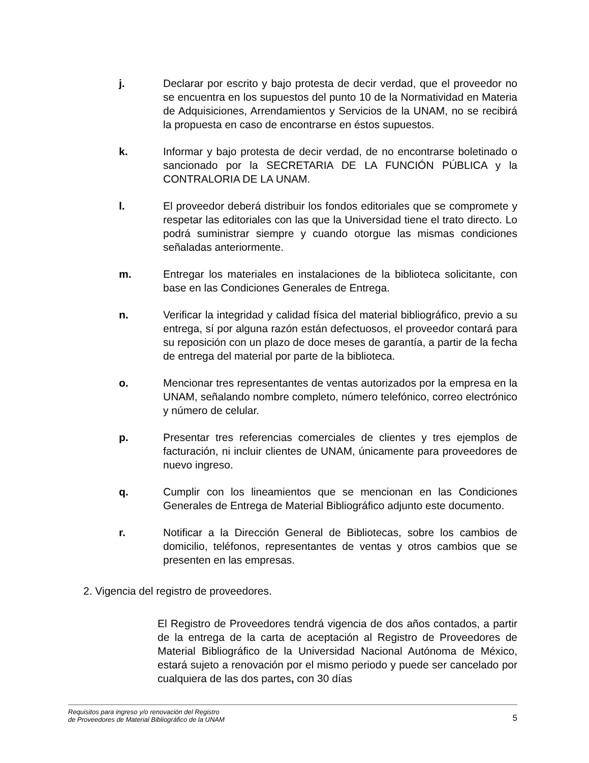j. Declarar por escrito y bajo protesta de decir verdad, que el proveedor no se encuentra en los supuestos del punto 10 de la Normatividad en Materia de Adquisiciones, Arrendamientos y Servicios de la UNAM, no se recibirá la propuesta en caso de encontrarse en éstos supuestos.
k. Informar y bajo protesta de decir verdad, de no encontrarse boletinado o sancionado por la SECRETARIA DE LA FUNCIÓN PÚBLICA y la CONTRALORIA DE LA UNAM.
l. El proveedor deberá distribuir los fondos editoriales que se compromete y respetar las editoriales con las que la Universidad tiene el trato directo. Lo podrá suministrar siempre y cuando otorgue las mismas condiciones señaladas anteriormente.
m. Entregar los materiales en instalaciones de la biblioteca solicitante, con base en las Condiciones Generales de Entrega.
n. Verificar la integridad y calidad física del material bibliográfico, previo a su entrega, sí por alguna razón están defectuosos, el proveedor contará para su reposición con un plazo de doce meses de garantía, a partir de la fecha de entrega del material por parte de la biblioteca.
o. Mencionar tres representantes de ventas autorizados por la empresa en la UNAM, señalando nombre completo, número telefónico, correo electrónico y número de celular.
p. Presentar tres referencias comerciales de clientes y tres ejemplos de facturación, ni incluir clientes de UNAM, únicamente para proveedores de nuevo ingreso.
q. Cumplir con los lineamientos que se mencionan en las Condiciones Generales de Entrega de Material Bibliográfico adjunto este documento.
r. Notificar a la Dirección General de Bibliotecas, sobre los cambios de domicilio, teléfonos, representantes de ventas y otros cambios que se presenten en las empresas.
2. Vigencia del registro de proveedores.
El Registro de Proveedores tendrá vigencia de dos años contados, a partir de la entrega de la carta de aceptación al Registro de Proveedores de Material Bibliográfico de la Universidad Nacional Autónoma de México, estará sujeto a renovación por el mismo periodo y puede ser cancelado por cualquiera de las dos partes, con 30 días
Requisitos para ingreso y/o renovación del Registro
de Proveedores de Material Bibliográfico de la UNAM
5